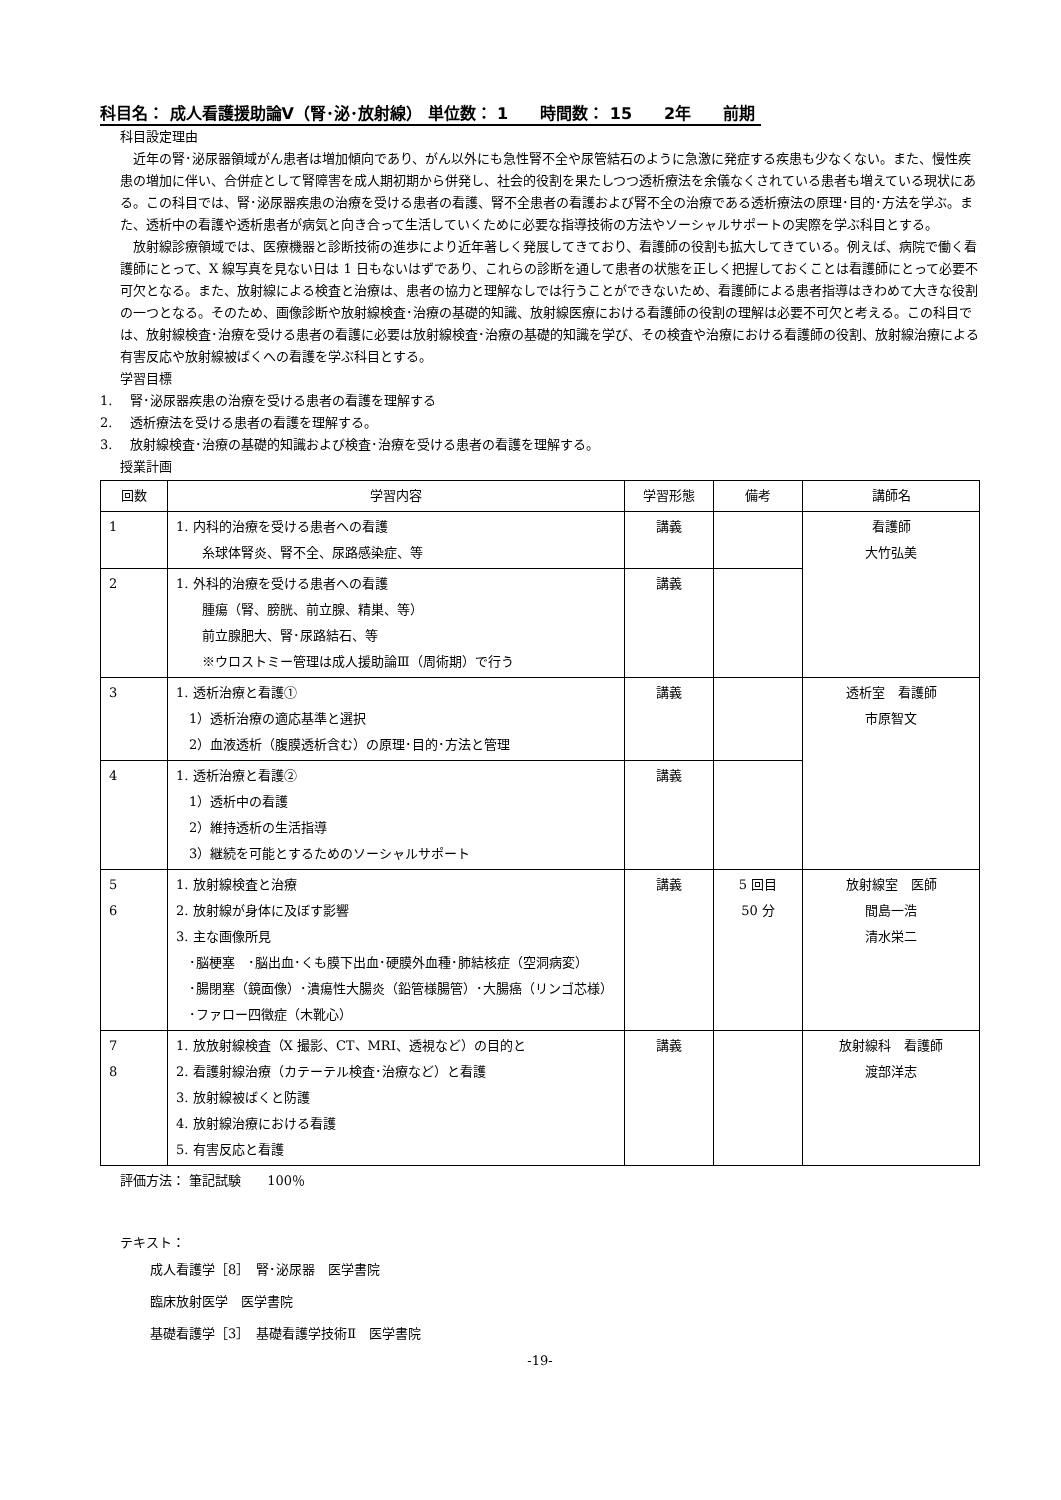科目名： 成人看護援助論Ⅴ（腎･泌･放射線） 単位数： 1　　時間数： 15　　2年　　前期
科目設定理由
　近年の腎･泌尿器領域がん患者は増加傾向であり、がん以外にも急性腎不全や尿管結石のように急激に発症する疾患も少なくない。また、慢性疾患の増加に伴い、合併症として腎障害を成人期初期から併発し、社会的役割を果たしつつ透析療法を余儀なくされている患者も増えている現状にある。この科目では、腎･泌尿器疾患の治療を受ける患者の看護、腎不全患者の看護および腎不全の治療である透析療法の原理･目的･方法を学ぶ。また、透析中の看護や透析患者が病気と向き合って生活していくために必要な指導技術の方法やソーシャルサポートの実際を学ぶ科目とする。
　放射線診療領域では、医療機器と診断技術の進歩により近年著しく発展してきており、看護師の役割も拡大してきている。例えば、病院で働く看護師にとって、X 線写真を見ない日は 1 日もないはずであり、これらの診断を通して患者の状態を正しく把握しておくことは看護師にとって必要不可欠となる。また、放射線による検査と治療は、患者の協力と理解なしでは行うことができないため、看護師による患者指導はきわめて大きな役割の一つとなる。そのため、画像診断や放射線検査･治療の基礎的知識、放射線医療における看護師の役割の理解は必要不可欠と考える。この科目では、放射線検査･治療を受ける患者の看護に必要は放射線検査･治療の基礎的知識を学び、その検査や治療における看護師の役割、放射線治療による有害反応や放射線被ばくへの看護を学ぶ科目とする。
学習目標
1.　 腎･泌尿器疾患の治療を受ける患者の看護を理解する
2.　 透析療法を受ける患者の看護を理解する。
3.　 放射線検査･治療の基礎的知識および検査･治療を受ける患者の看護を理解する。
授業計画
| 回数 | 学習内容 | 学習形態 | 備考 | 講師名 |
| --- | --- | --- | --- | --- |
| 1 | 1. 内科的治療を受ける患者への看護 糸球体腎炎、腎不全、尿路感染症、等 | 講義 | | 看護師 大竹弘美 |
| 2 | 1. 外科的治療を受ける患者への看護 腫瘍（腎、膀胱、前立腺、精巣、等） 前立腺肥大、腎･尿路結石、等 ※ウロストミー管理は成人援助論Ⅲ（周術期）で行う | 講義 | | |
| 3 | 1. 透析治療と看護① 1）透析治療の適応基準と選択 2）血液透析（腹膜透析含む）の原理･目的･方法と管理 | 講義 | | 透析室 看護師 市原智文 |
| 4 | 1. 透析治療と看護② 1）透析中の看護 2）維持透析の生活指導 3）継続を可能とするためのソーシャルサポート | 講義 | | |
| 5 6 | 1. 放射線検査と治療 2. 放射線が身体に及ぼす影響 3. 主な画像所見 ･脳梗塞 ･脳出血･くも膜下出血･硬膜外血種･肺結核症（空洞病変） ･腸閉塞（鏡面像）･潰瘍性大腸炎（鉛管様腸管）･大腸癌（リンゴ芯様） ･ファロー四徴症（木靴心） | 講義 | 5 回目 50 分 | 放射線室 医師 間島一浩 清水栄二 |
| 7 8 | 1. 放放射線検査（X 撮影、CT、MRI、透視など）の目的と 2. 看護射線治療（カテーテル検査･治療など）と看護 3. 放射線被ばくと防護 4. 放射線治療における看護 5. 有害反応と看護 | 講義 | | 放射線科 看護師 渡部洋志 |
評価方法： 筆記試験　　100％
テキスト：
成人看護学［8］　腎･泌尿器　医学書院
臨床放射医学　医学書院
基礎看護学［3］　基礎看護学技術Ⅱ　医学書院
-19-